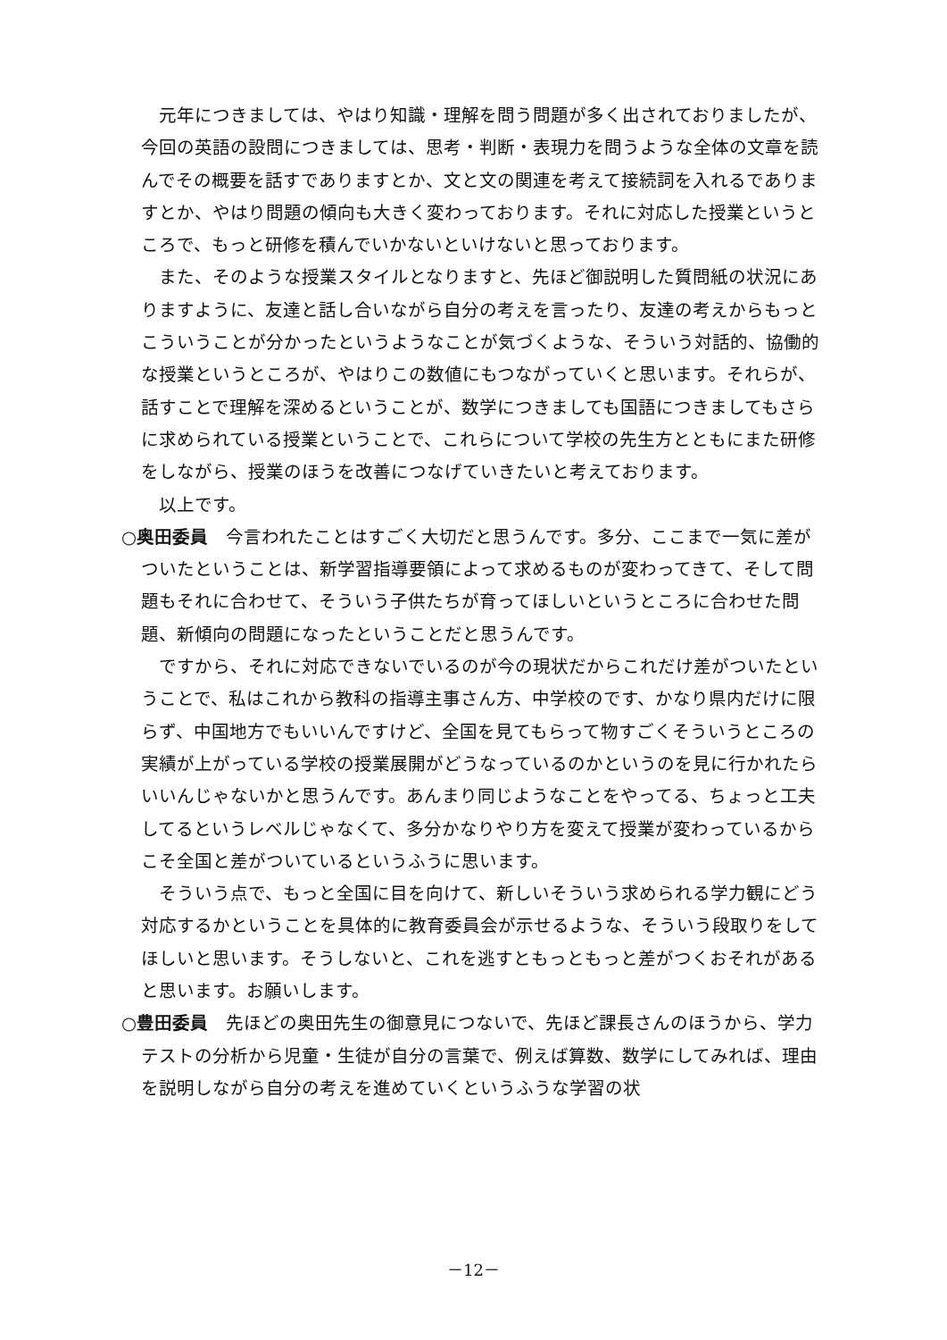元年につきましては、やはり知識・理解を問う問題が多く出されておりましたが、今回の英語の設問につきましては、思考・判断・表現力を問うような全体の文章を読んでその概要を話すでありますとか、文と文の関連を考えて接続詞を入れるでありますとか、やはり問題の傾向も大きく変わっております。それに対応した授業というところで、もっと研修を積んでいかないといけないと思っております。
また、そのような授業スタイルとなりますと、先ほど御説明した質問紙の状況にありますように、友達と話し合いながら自分の考えを言ったり、友達の考えからもっとこういうことが分かったというようなことが気づくような、そういう対話的、協働的な授業というところが、やはりこの数値にもつながっていくと思います。それらが、話すことで理解を深めるということが、数学につきましても国語につきましてもさらに求められている授業ということで、これらについて学校の先生方とともにまた研修をしながら、授業のほうを改善につなげていきたいと考えております。
以上です。
○奥田委員　今言われたことはすごく大切だと思うんです。多分、ここまで一気に差がついたということは、新学習指導要領によって求めるものが変わってきて、そして問題もそれに合わせて、そういう子供たちが育ってほしいというところに合わせた問題、新傾向の問題になったということだと思うんです。
ですから、それに対応できないでいるのが今の現状だからこれだけ差がついたということで、私はこれから教科の指導主事さん方、中学校のです、かなり県内だけに限らず、中国地方でもいいんですけど、全国を見てもらって物すごくそういうところの実績が上がっている学校の授業展開がどうなっているのかというのを見に行かれたらいいんじゃないかと思うんです。あんまり同じようなことをやってる、ちょっと工夫してるというレベルじゃなくて、多分かなりやり方を変えて授業が変わっているからこそ全国と差がついているというふうに思います。
そういう点で、もっと全国に目を向けて、新しいそういう求められる学力観にどう対応するかということを具体的に教育委員会が示せるような、そういう段取りをしてほしいと思います。そうしないと、これを逃すともっともっと差がつくおそれがあると思います。お願いします。
○豊田委員　先ほどの奥田先生の御意見につないで、先ほど課長さんのほうから、学力テストの分析から児童・生徒が自分の言葉で、例えば算数、数学にしてみれば、理由を説明しながら自分の考えを進めていくというふうな学習の状
－12－